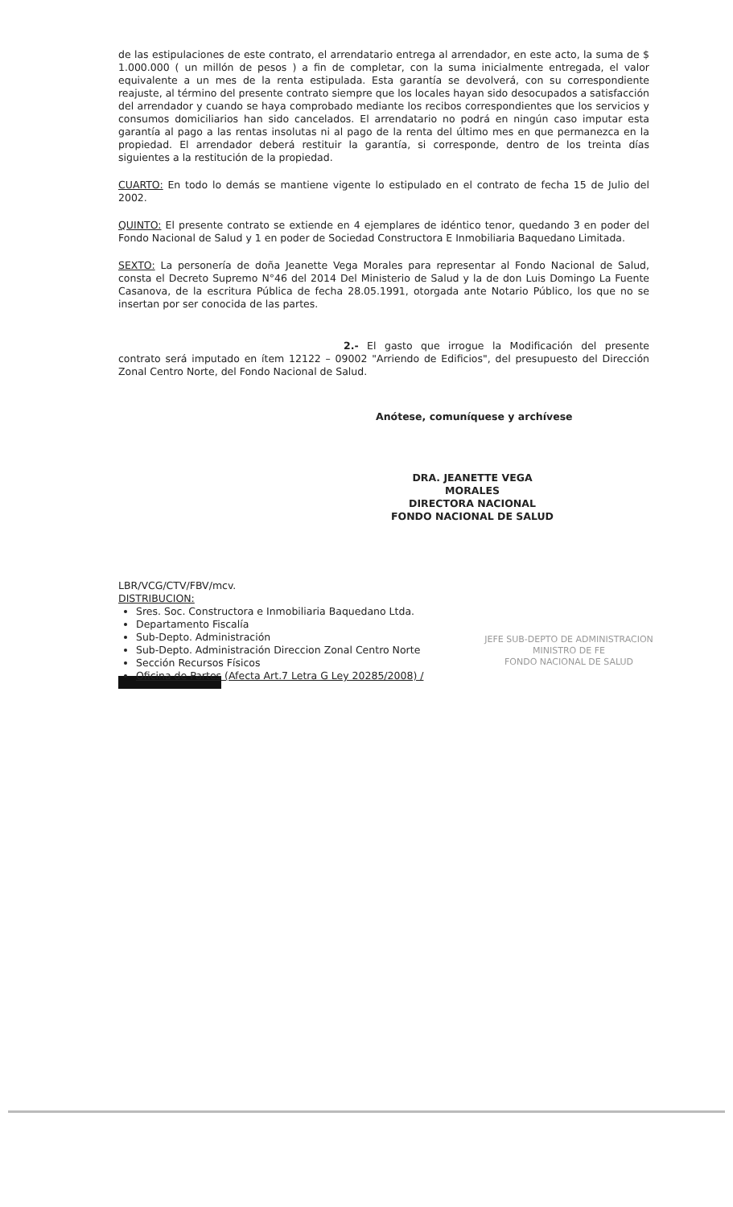de las estipulaciones de este contrato, el arrendatario entrega al arrendador, en este acto, la suma de $ 1.000.000 ( un millón de pesos ) a fin de completar, con la suma inicialmente entregada, el valor equivalente a un mes de la renta estipulada. Esta garantía se devolverá, con su correspondiente reajuste, al término del presente contrato siempre que los locales hayan sido desocupados a satisfacción del arrendador y cuando se haya comprobado mediante los recibos correspondientes que los servicios y consumos domiciliarios han sido cancelados. El arrendatario no podrá en ningún caso imputar esta garantía al pago a las rentas insolutas ni al pago de la renta del último mes en que permanezca en la propiedad. El arrendador deberá restituir la garantía, si corresponde, dentro de los treinta días siguientes a la restitución de la propiedad.
CUARTO: En todo lo demás se mantiene vigente lo estipulado en el contrato de fecha 15 de Julio del 2002.
QUINTO: El presente contrato se extiende en 4 ejemplares de idéntico tenor, quedando 3 en poder del Fondo Nacional de Salud y 1 en poder de Sociedad Constructora E Inmobiliaria Baquedano Limitada.
SEXTO: La personería de doña Jeanette Vega Morales para representar al Fondo Nacional de Salud, consta el Decreto Supremo N°46 del 2014 Del Ministerio de Salud y la de don Luis Domingo La Fuente Casanova, de la escritura Pública de fecha 28.05.1991, otorgada ante Notario Público, los que no se insertan por ser conocida de las partes.
2.- El gasto que irrogue la Modificación del presente contrato será imputado en ítem 12122 – 09002 "Arriendo de Edificios", del presupuesto del Dirección Zonal Centro Norte, del Fondo Nacional de Salud.
Anótese, comuníquese y archívese
DRA. JEANETTE VEGA MORALES
DIRECTORA NACIONAL
FONDO NACIONAL DE SALUD
LBR/VCG/CTV/FBV/mcv.
DISTRIBUCION:
Sres. Soc. Constructora e Inmobiliaria Baquedano Ltda.
Departamento Fiscalía
Sub-Depto. Administración
Sub-Depto. Administración Direccion Zonal Centro Norte
Sección Recursos Físicos
Oficina de Partes (Afecta Art.7 Letra G Ley 20285/2008) /
JEFE SUB-DEPTO DE ADMINISTRACION
MINISTRO DE FE
FONDO NACIONAL DE SALUD